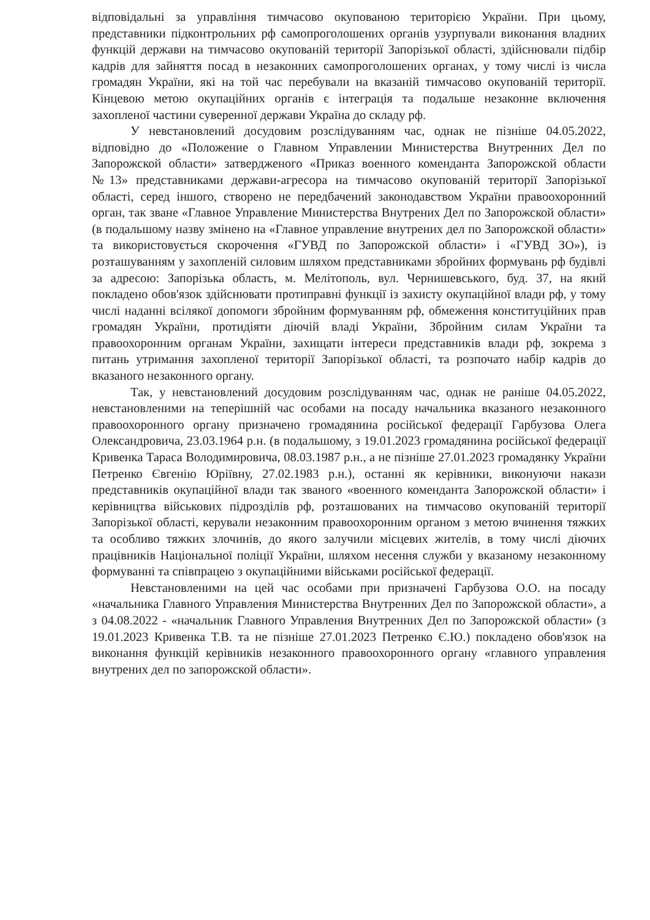відповідальні за управління тимчасово окупованою територією України. При цьому, представники підконтрольних рф самопроголошених органів узурпували виконання владних функцій держави на тимчасово окупованій території Запорізької області, здійснювали підбір кадрів для зайняття посад в незаконних самопроголошених органах, у тому числі із числа громадян України, які на той час перебували на вказаній тимчасово окупованій території. Кінцевою метою окупаційних органів є інтеграція та подальше незаконне включення захопленої частини суверенної держави Україна до складу рф.
У невстановлений досудовим розслідуванням час, однак не пізніше 04.05.2022, відповідно до «Положение о Главном Управлении Министерства Внутренних Дел по Запорожской области» затвердженого «Приказ военного коменданта Запорожской области №13» представниками держави-агресора на тимчасово окупованій території Запорізької області, серед іншого, створено не передбачений законодавством України правоохоронний орган, так зване «Главное Управление Министерства Внутрених Дел по Запорожской области» (в подальшому назву змінено на «Главное управление внутрених дел по Запорожской области» та використовується скорочення «ГУВД по Запорожской области» і «ГУВД ЗО»), із розташуванням у захопленій силовим шляхом представниками збройних формувань рф будівлі за адресою: Запорізька область, м. Мелітополь, вул. Чернишевського, буд. 37, на який покладено обов'язок здійснювати протиправні функції із захисту окупаційної влади рф, у тому числі наданні всілякої допомоги збройним формуванням рф, обмеження конституційних прав громадян України, протидіяти діючій владі України, Збройним силам України та правоохоронним органам України, захищати інтереси представників влади рф, зокрема з питань утримання захопленої території Запорізької області, та розпочато набір кадрів до вказаного незаконного органу.
Так, у невстановлений досудовим розслідуванням час, однак не раніше 04.05.2022, невстановленими на теперішній час особами на посаду начальника вказаного незаконного правоохоронного органу призначено громадянина російської федерації Гарбузова Олега Олександровича, 23.03.1964 р.н. (в подальшому, з 19.01.2023 громадянина російської федерації Кривенка Тараса Володимировича, 08.03.1987 р.н., а не пізніше 27.01.2023 громадянку України Петренко Євгенію Юріївну, 27.02.1983 р.н.), останні як керівники, виконуючи накази представників окупаційної влади так званого «военного коменданта Запорожской области» і керівництва військових підрозділів рф, розташованих на тимчасово окупованій території Запорізької області, керували незаконним правоохоронним органом з метою вчинення тяжких та особливо тяжких злочинів, до якого залучили місцевих жителів, в тому числі діючих працівників Національної поліції України, шляхом несення служби у вказаному незаконному формуванні та співпрацею з окупаційними військами російської федерації.
Невстановленими на цей час особами при призначені Гарбузова О.О. на посаду «начальника Главного Управления Министерства Внутренних Дел по Запорожской области», а з 04.08.2022 - «начальник Главного Управления Внутренних Дел по Запорожской области» (з 19.01.2023 Кривенка Т.В. та не пізніше 27.01.2023 Петренко Є.Ю.) покладено обов'язок на виконання функцій керівників незаконного правоохоронного органу «главного управления внутрених дел по запорожской области».